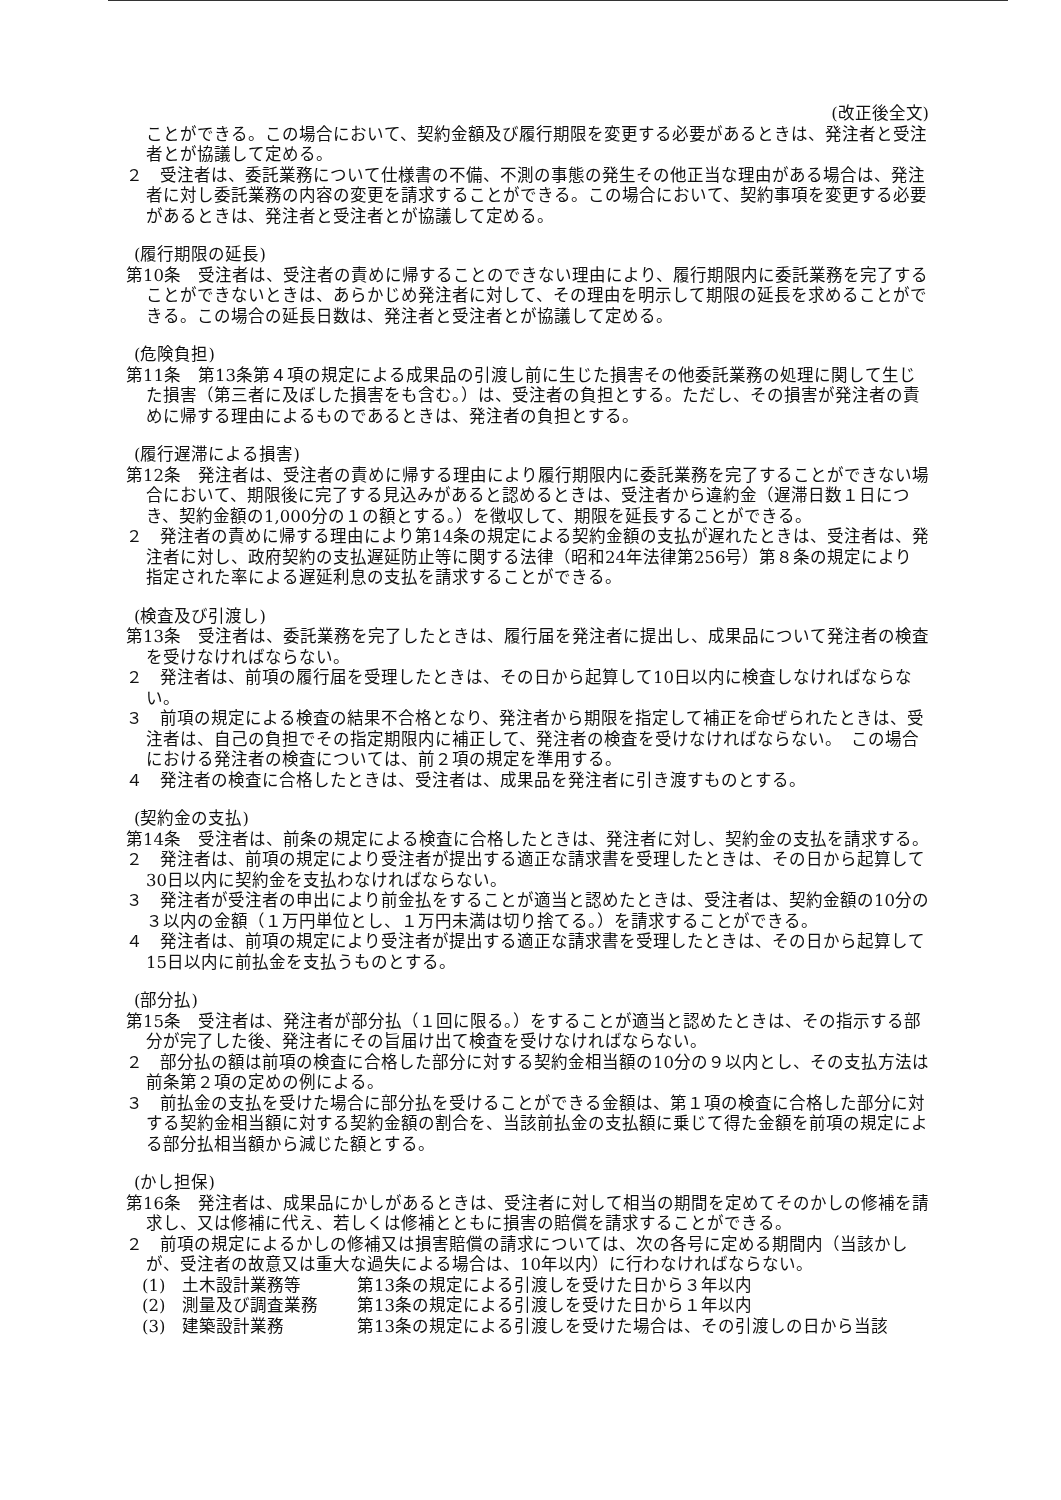(改正後全文)
ことができる。この場合において、契約金額及び履行期限を変更する必要があるときは、発注者と受注者とが協議して定める。
２　受注者は、委託業務について仕様書の不備、不測の事態の発生その他正当な理由がある場合は、発注者に対し委託業務の内容の変更を請求することができる。この場合において、契約事項を変更する必要があるときは、発注者と受注者とが協議して定める。
(履行期限の延長)
第10条　受注者は、受注者の責めに帰することのできない理由により、履行期限内に委託業務を完了することができないときは、あらかじめ発注者に対して、その理由を明示して期限の延長を求めることができる。この場合の延長日数は、発注者と受注者とが協議して定める。
(危険負担)
第11条　第13条第４項の規定による成果品の引渡し前に生じた損害その他委託業務の処理に関して生じた損害（第三者に及ぼした損害をも含む。）は、受注者の負担とする。ただし、その損害が発注者の責めに帰する理由によるものであるときは、発注者の負担とする。
(履行遅滞による損害)
第12条　発注者は、受注者の責めに帰する理由により履行期限内に委託業務を完了することができない場合において、期限後に完了する見込みがあると認めるときは、受注者から違約金（遅滞日数１日につき、契約金額の1,000分の１の額とする。）を徴収して、期限を延長することができる。
２　発注者の責めに帰する理由により第14条の規定による契約金額の支払が遅れたときは、受注者は、発注者に対し、政府契約の支払遅延防止等に関する法律（昭和24年法律第256号）第８条の規定により指定された率による遅延利息の支払を請求することができる。
(検査及び引渡し)
第13条　受注者は、委託業務を完了したときは、履行届を発注者に提出し、成果品について発注者の検査を受けなければならない。
２　発注者は、前項の履行届を受理したときは、その日から起算して10日以内に検査しなければならない。
３　前項の規定による検査の結果不合格となり、発注者から期限を指定して補正を命ぜられたときは、受注者は、自己の負担でその指定期限内に補正して、発注者の検査を受けなければならない。　この場合における発注者の検査については、前２項の規定を準用する。
４　発注者の検査に合格したときは、受注者は、成果品を発注者に引き渡すものとする。
(契約金の支払)
第14条　受注者は、前条の規定による検査に合格したときは、発注者に対し、契約金の支払を請求する。
２　発注者は、前項の規定により受注者が提出する適正な請求書を受理したときは、その日から起算して30日以内に契約金を支払わなければならない。
３　発注者が受注者の申出により前金払をすることが適当と認めたときは、受注者は、契約金額の10分の３以内の金額（１万円単位とし、１万円未満は切り捨てる。）を請求することができる。
４　発注者は、前項の規定により受注者が提出する適正な請求書を受理したときは、その日から起算して15日以内に前払金を支払うものとする。
(部分払)
第15条　受注者は、発注者が部分払（１回に限る。）をすることが適当と認めたときは、その指示する部分が完了した後、発注者にその旨届け出て検査を受けなければならない。
２　部分払の額は前項の検査に合格した部分に対する契約金相当額の10分の９以内とし、その支払方法は前条第２項の定めの例による。
３　前払金の支払を受けた場合に部分払を受けることができる金額は、第１項の検査に合格した部分に対する契約金相当額に対する契約金額の割合を、当該前払金の支払額に乗じて得た金額を前項の規定による部分払相当額から減じた額とする。
(かし担保)
第16条　発注者は、成果品にかしがあるときは、受注者に対して相当の期間を定めてそのかしの修補を請求し、又は修補に代え、若しくは修補とともに損害の賠償を請求することができる。
２　前項の規定によるかしの修補又は損害賠償の請求については、次の各号に定める期間内（当該かしが、受注者の故意又は重大な過失による場合は、10年以内）に行わなければならない。
(1)　土木設計業務等 第13条の規定による引渡しを受けた日から３年以内
(2)　測量及び調査業務 第13条の規定による引渡しを受けた日から１年以内
(3)　建築設計業務 第13条の規定による引渡しを受けた場合は、その引渡しの日から当該